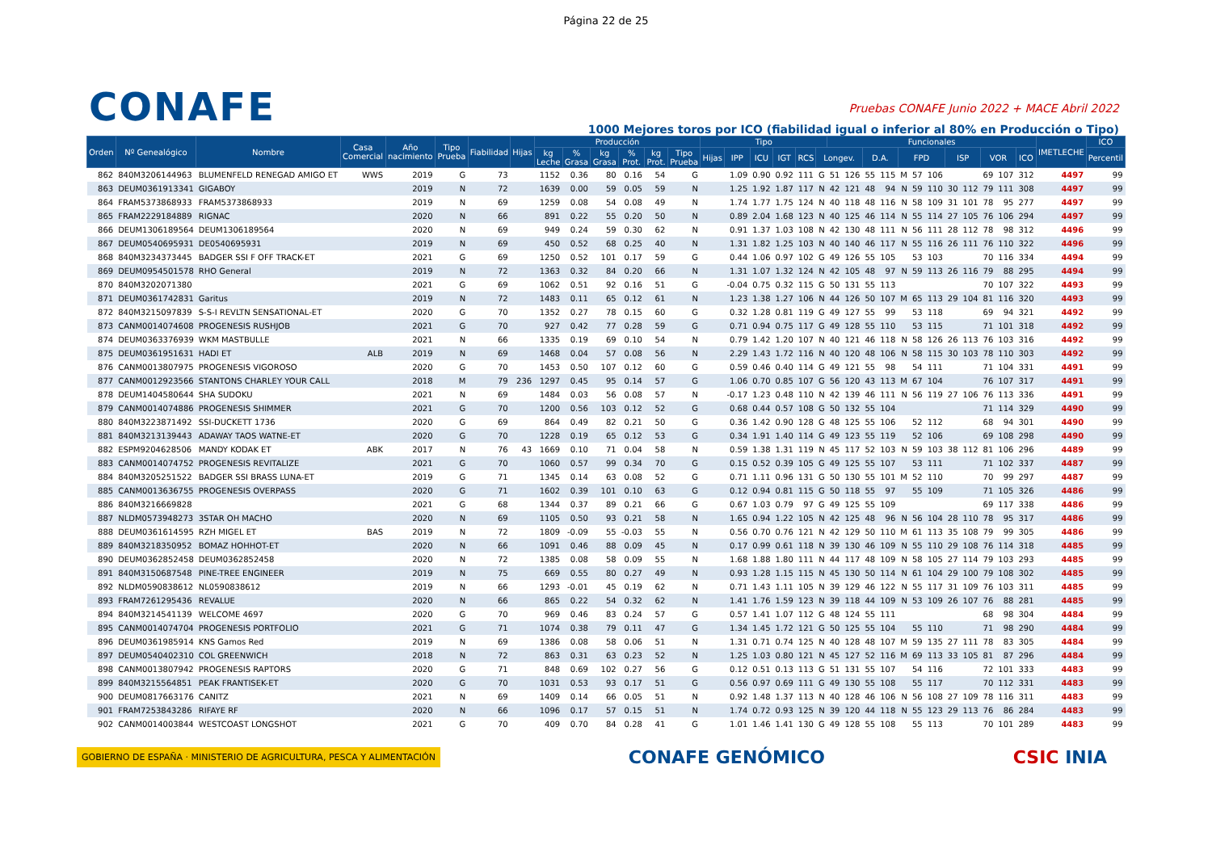Página 22 de 25
CONAFE
Pruebas CONAFE Junio 2022 + MACE Abril 2022
1000 Mejores toros por ICO (fiabilidad igual o inferior al 80% en Producción o Tipo)
| Orden | Nº Genealógico | Nombre | Casa Comercial | Año nacimiento | Tipo Prueba | Fiabilidad | Hijas | Producción | | | | | | Tipo | | | | | | Funcionales | | | | | | | | | | | | IMETLECHE | ICO |
| --- | --- | --- | --- | --- | --- | --- | --- | --- | --- | --- | --- | --- | --- | --- | --- | --- | --- | --- | --- | --- | --- | --- | --- | --- | --- | --- | --- | --- | --- | --- | --- | --- | --- |
| | | | | | | | | kg Leche | % Grasa | kg Grasa | % Prot. | kg Prot. | Tipo Prueba | Hijas | IPP | ICU | IGT | RCS | Longev. | | | D.A. | | FPD | | | ISP | | VOR | | ICO | | Percentil |
| 862 | 840M3206144963 | BLUMENFELD RENEGAD AMIGO ET | WWS | 2019 | G | 73 | | 1152 | 0.36 | 80 | 0.16 | 54 | G | | 1.09 | 0.90 | 0.92 | 111 | G | 51 | 126 | 55 | 115 | M | 57 | 106 | | | 69 | 107 | 312 | 4497 | 99 |
| 863 | DEUM0361913341 | GIGABOY | | 2019 | N | 72 | | 1639 | 0.00 | 59 | 0.05 | 59 | N | | 1.25 | 1.92 | 1.87 | 117 | N | 42 | 121 | 48 | 94 | N | 59 | 110 | 30 | 112 | 79 | 111 | 308 | 4497 | 99 |
| 864 | FRAM5373868933 | FRAM5373868933 | | 2019 | N | 69 | | 1259 | 0.08 | 54 | 0.08 | 49 | N | | 1.74 | 1.77 | 1.75 | 124 | N | 40 | 118 | 48 | 116 | N | 58 | 109 | 31 | 101 | 78 | 95 | 277 | 4497 | 99 |
| 865 | FRAM2229184889 | RIGNAC | | 2020 | N | 66 | | 891 | 0.22 | 55 | 0.20 | 50 | N | | 0.89 | 2.04 | 1.68 | 123 | N | 40 | 125 | 46 | 114 | N | 55 | 114 | 27 | 105 | 76 | 106 | 294 | 4497 | 99 |
| 866 | DEUM1306189564 | DEUM1306189564 | | 2020 | N | 69 | | 949 | 0.24 | 59 | 0.30 | 62 | N | | 0.91 | 1.37 | 1.03 | 108 | N | 42 | 130 | 48 | 111 | N | 56 | 111 | 28 | 112 | 78 | 98 | 312 | 4496 | 99 |
| 867 | DEUM0540695931 | DE0540695931 | | 2019 | N | 69 | | 450 | 0.52 | 68 | 0.25 | 40 | N | | 1.31 | 1.82 | 1.25 | 103 | N | 40 | 140 | 46 | 117 | N | 55 | 116 | 26 | 111 | 76 | 110 | 322 | 4496 | 99 |
| 868 | 840M3234373445 | BADGER SSI F OFF TRACK-ET | | 2021 | G | 69 | | 1250 | 0.52 | 101 | 0.17 | 59 | G | | 0.44 | 1.06 | 0.97 | 102 | G | 49 | 126 | 55 | 105 | | 53 | 103 | | | 70 | 116 | 334 | 4494 | 99 |
| 869 | DEUM0954501578 | RHO General | | 2019 | N | 72 | | 1363 | 0.32 | 84 | 0.20 | 66 | N | | 1.31 | 1.07 | 1.32 | 124 | N | 42 | 105 | 48 | 97 | N | 59 | 113 | 26 | 116 | 79 | 88 | 295 | 4494 | 99 |
| 870 | 840M3202071380 | | | 2021 | G | 69 | | 1062 | 0.51 | 92 | 0.16 | 51 | G | | -0.04 | 0.75 | 0.32 | 115 | G | 50 | 131 | 55 | 113 | | | | | | 70 | 107 | 322 | 4493 | 99 |
| 871 | DEUM0361742831 | Garitus | | 2019 | N | 72 | | 1483 | 0.11 | 65 | 0.12 | 61 | N | | 1.23 | 1.38 | 1.27 | 106 | N | 44 | 126 | 50 | 107 | M | 65 | 113 | 29 | 104 | 81 | 116 | 320 | 4493 | 99 |
| 872 | 840M3215097839 | S-S-I REVLTN SENSATIONAL-ET | | 2020 | G | 70 | | 1352 | 0.27 | 78 | 0.15 | 60 | G | | 0.32 | 1.28 | 0.81 | 119 | G | 49 | 127 | 55 | 99 | | 53 | 118 | | | 69 | 94 | 321 | 4492 | 99 |
| 873 | CANM0014074608 | PROGENESIS RUSHJOB | | 2021 | G | 70 | | 927 | 0.42 | 77 | 0.28 | 59 | G | | 0.71 | 0.94 | 0.75 | 117 | G | 49 | 128 | 55 | 110 | | 53 | 115 | | | 71 | 101 | 318 | 4492 | 99 |
| 874 | DEUM0363376939 | WKM MASTBULLE | | 2021 | N | 66 | | 1335 | 0.19 | 69 | 0.10 | 54 | N | | 0.79 | 1.42 | 1.20 | 107 | N | 40 | 121 | 46 | 118 | N | 58 | 126 | 26 | 113 | 76 | 103 | 316 | 4492 | 99 |
| 875 | DEUM0361951631 | HADI ET | ALB | 2019 | N | 69 | | 1468 | 0.04 | 57 | 0.08 | 56 | N | | 2.29 | 1.43 | 1.72 | 116 | N | 40 | 120 | 48 | 106 | N | 58 | 115 | 30 | 103 | 78 | 110 | 303 | 4492 | 99 |
| 876 | CANM0013807975 | PROGENESIS VIGOROSO | | 2020 | G | 70 | | 1453 | 0.50 | 107 | 0.12 | 60 | G | | 0.59 | 0.46 | 0.40 | 114 | G | 49 | 121 | 55 | 98 | | 54 | 111 | | | 71 | 104 | 331 | 4491 | 99 |
| 877 | CANM0012923566 | STANTONS CHARLEY YOUR CALL | | 2018 | M | 79 | 236 | 1297 | 0.45 | 95 | 0.14 | 57 | G | | 1.06 | 0.70 | 0.85 | 107 | G | 56 | 120 | 43 | 113 | M | 67 | 104 | | | 76 | 107 | 317 | 4491 | 99 |
| 878 | DEUM1404580644 | SHA SUDOKU | | 2021 | N | 69 | | 1484 | 0.03 | 56 | 0.08 | 57 | N | | -0.17 | 1.23 | 0.48 | 110 | N | 42 | 139 | 46 | 111 | N | 56 | 119 | 27 | 106 | 76 | 113 | 336 | 4491 | 99 |
| 879 | CANM0014074886 | PROGENESIS SHIMMER | | 2021 | G | 70 | | 1200 | 0.56 | 103 | 0.12 | 52 | G | | 0.68 | 0.44 | 0.57 | 108 | G | 50 | 132 | 55 | 104 | | | | | | 71 | 114 | 329 | 4490 | 99 |
| 880 | 840M3223871492 | SSI-DUCKETT 1736 | | 2020 | G | 69 | | 864 | 0.49 | 82 | 0.21 | 50 | G | | 0.36 | 1.42 | 0.90 | 128 | G | 48 | 125 | 55 | 106 | | 52 | 112 | | | 68 | 94 | 301 | 4490 | 99 |
| 881 | 840M3213139443 | ADAWAY TAOS WATNE-ET | | 2020 | G | 70 | | 1228 | 0.19 | 65 | 0.12 | 53 | G | | 0.34 | 1.91 | 1.40 | 114 | G | 49 | 123 | 55 | 119 | | 52 | 106 | | | 69 | 108 | 298 | 4490 | 99 |
| 882 | ESPM9204628506 | MANDY KODAK ET | ABK | 2017 | N | 76 | 43 | 1669 | 0.10 | 71 | 0.04 | 58 | N | | 0.59 | 1.38 | 1.31 | 119 | N | 45 | 117 | 52 | 103 | N | 59 | 103 | 38 | 112 | 81 | 106 | 296 | 4489 | 99 |
| 883 | CANM0014074752 | PROGENESIS REVITALIZE | | 2021 | G | 70 | | 1060 | 0.57 | 99 | 0.34 | 70 | G | | 0.15 | 0.52 | 0.39 | 105 | G | 49 | 125 | 55 | 107 | | 53 | 111 | | | 71 | 102 | 337 | 4487 | 99 |
| 884 | 840M3205251522 | BADGER SSI BRASS LUNA-ET | | 2019 | G | 71 | | 1345 | 0.14 | 63 | 0.08 | 52 | G | | 0.71 | 1.11 | 0.96 | 131 | G | 50 | 130 | 55 | 101 | M | 52 | 110 | | | 70 | 99 | 297 | 4487 | 99 |
| 885 | CANM0013636755 | PROGENESIS OVERPASS | | 2020 | G | 71 | | 1602 | 0.39 | 101 | 0.10 | 63 | G | | 0.12 | 0.94 | 0.81 | 115 | G | 50 | 118 | 55 | 97 | | 55 | 109 | | | 71 | 105 | 326 | 4486 | 99 |
| 886 | 840M3216669828 | | | 2021 | G | 68 | | 1344 | 0.37 | 89 | 0.21 | 66 | G | | 0.67 | 1.03 | 0.79 | 97 | G | 49 | 125 | 55 | 109 | | | | | | 69 | 117 | 338 | 4486 | 99 |
| 887 | NLDM0573948273 | 3STAR OH MACHO | | 2020 | N | 69 | | 1105 | 0.50 | 93 | 0.21 | 58 | N | | 1.65 | 0.94 | 1.22 | 105 | N | 42 | 125 | 48 | 96 | N | 56 | 104 | 28 | 110 | 78 | 95 | 317 | 4486 | 99 |
| 888 | DEUM0361614595 | RZH MIGEL ET | BAS | 2019 | N | 72 | | 1809 | -0.09 | 55 | -0.03 | 55 | N | | 0.56 | 0.70 | 0.76 | 121 | N | 42 | 129 | 50 | 110 | M | 61 | 113 | 35 | 108 | 79 | 99 | 305 | 4486 | 99 |
| 889 | 840M3218350952 | BOMAZ HOHHOT-ET | | 2020 | N | 66 | | 1091 | 0.46 | 88 | 0.09 | 45 | N | | 0.17 | 0.99 | 0.61 | 118 | N | 39 | 130 | 46 | 109 | N | 55 | 110 | 29 | 108 | 76 | 114 | 318 | 4485 | 99 |
| 890 | DEUM0362852458 | DEUM0362852458 | | 2020 | N | 72 | | 1385 | 0.08 | 58 | 0.09 | 55 | N | | 1.68 | 1.88 | 1.80 | 111 | N | 44 | 117 | 48 | 109 | N | 58 | 105 | 27 | 114 | 79 | 103 | 293 | 4485 | 99 |
| 891 | 840M3150687548 | PINE-TREE ENGINEER | | 2019 | N | 75 | | 669 | 0.55 | 80 | 0.27 | 49 | N | | 0.93 | 1.28 | 1.15 | 115 | N | 45 | 130 | 50 | 114 | N | 61 | 104 | 29 | 100 | 79 | 108 | 302 | 4485 | 99 |
| 892 | NLDM0590838612 | NL0590838612 | | 2019 | N | 66 | | 1293 | -0.01 | 45 | 0.19 | 62 | N | | 0.71 | 1.43 | 1.11 | 105 | N | 39 | 129 | 46 | 122 | N | 55 | 117 | 31 | 109 | 76 | 103 | 311 | 4485 | 99 |
| 893 | FRAM7261295436 | REVALUE | | 2020 | N | 66 | | 865 | 0.22 | 54 | 0.32 | 62 | N | | 1.41 | 1.76 | 1.59 | 123 | N | 39 | 118 | 44 | 109 | N | 53 | 109 | 26 | 107 | 76 | 88 | 281 | 4485 | 99 |
| 894 | 840M3214541139 | WELCOME 4697 | | 2020 | G | 70 | | 969 | 0.46 | 83 | 0.24 | 57 | G | | 0.57 | 1.41 | 1.07 | 112 | G | 48 | 124 | 55 | 111 | | | | | | 68 | 98 | 304 | 4484 | 99 |
| 895 | CANM0014074704 | PROGENESIS PORTFOLIO | | 2021 | G | 71 | | 1074 | 0.38 | 79 | 0.11 | 47 | G | | 1.34 | 1.45 | 1.72 | 121 | G | 50 | 125 | 55 | 104 | | 55 | 110 | | | 71 | 98 | 290 | 4484 | 99 |
| 896 | DEUM0361985914 | KNS Gamos Red | | 2019 | N | 69 | | 1386 | 0.08 | 58 | 0.06 | 51 | N | | 1.31 | 0.71 | 0.74 | 125 | N | 40 | 128 | 48 | 107 | M | 59 | 135 | 27 | 111 | 78 | 83 | 305 | 4484 | 99 |
| 897 | DEUM0540402310 | COL GREENWICH | | 2018 | N | 72 | | 863 | 0.31 | 63 | 0.23 | 52 | N | | 1.25 | 1.03 | 0.80 | 121 | N | 45 | 127 | 52 | 116 | M | 69 | 113 | 33 | 105 | 81 | 87 | 296 | 4484 | 99 |
| 898 | CANM0013807942 | PROGENESIS RAPTORS | | 2020 | G | 71 | | 848 | 0.69 | 102 | 0.27 | 56 | G | | 0.12 | 0.51 | 0.13 | 113 | G | 51 | 131 | 55 | 107 | | 54 | 116 | | | 72 | 101 | 333 | 4483 | 99 |
| 899 | 840M3215564851 | PEAK FRANTISEK-ET | | 2020 | G | 70 | | 1031 | 0.53 | 93 | 0.17 | 51 | G | | 0.56 | 0.97 | 0.69 | 111 | G | 49 | 130 | 55 | 108 | | 55 | 117 | | | 70 | 112 | 331 | 4483 | 99 |
| 900 | DEUM0817663176 | CANITZ | | 2021 | N | 69 | | 1409 | 0.14 | 66 | 0.05 | 51 | N | | 0.92 | 1.48 | 1.37 | 113 | N | 40 | 128 | 46 | 106 | N | 56 | 108 | 27 | 109 | 78 | 116 | 311 | 4483 | 99 |
| 901 | FRAM7253843286 | RIFAYE RF | | 2020 | N | 66 | | 1096 | 0.17 | 57 | 0.15 | 51 | N | | 1.74 | 0.72 | 0.93 | 125 | N | 39 | 120 | 44 | 118 | N | 55 | 123 | 29 | 113 | 76 | 86 | 284 | 4483 | 99 |
| 902 | CANM0014003844 | WESTCOAST LONGSHOT | | 2021 | G | 70 | | 409 | 0.70 | 84 | 0.28 | 41 | G | | 1.01 | 1.46 | 1.41 | 130 | G | 49 | 128 | 55 | 108 | | 55 | 113 | | | 70 | 101 | 289 | 4483 | 99 |
GOBIERNO DE ESPAÑA · MINISTERIO DE AGRICULTURA, PESCA Y ALIMENTACIÓN
CONAFE GENÓMICO CSIC INIA